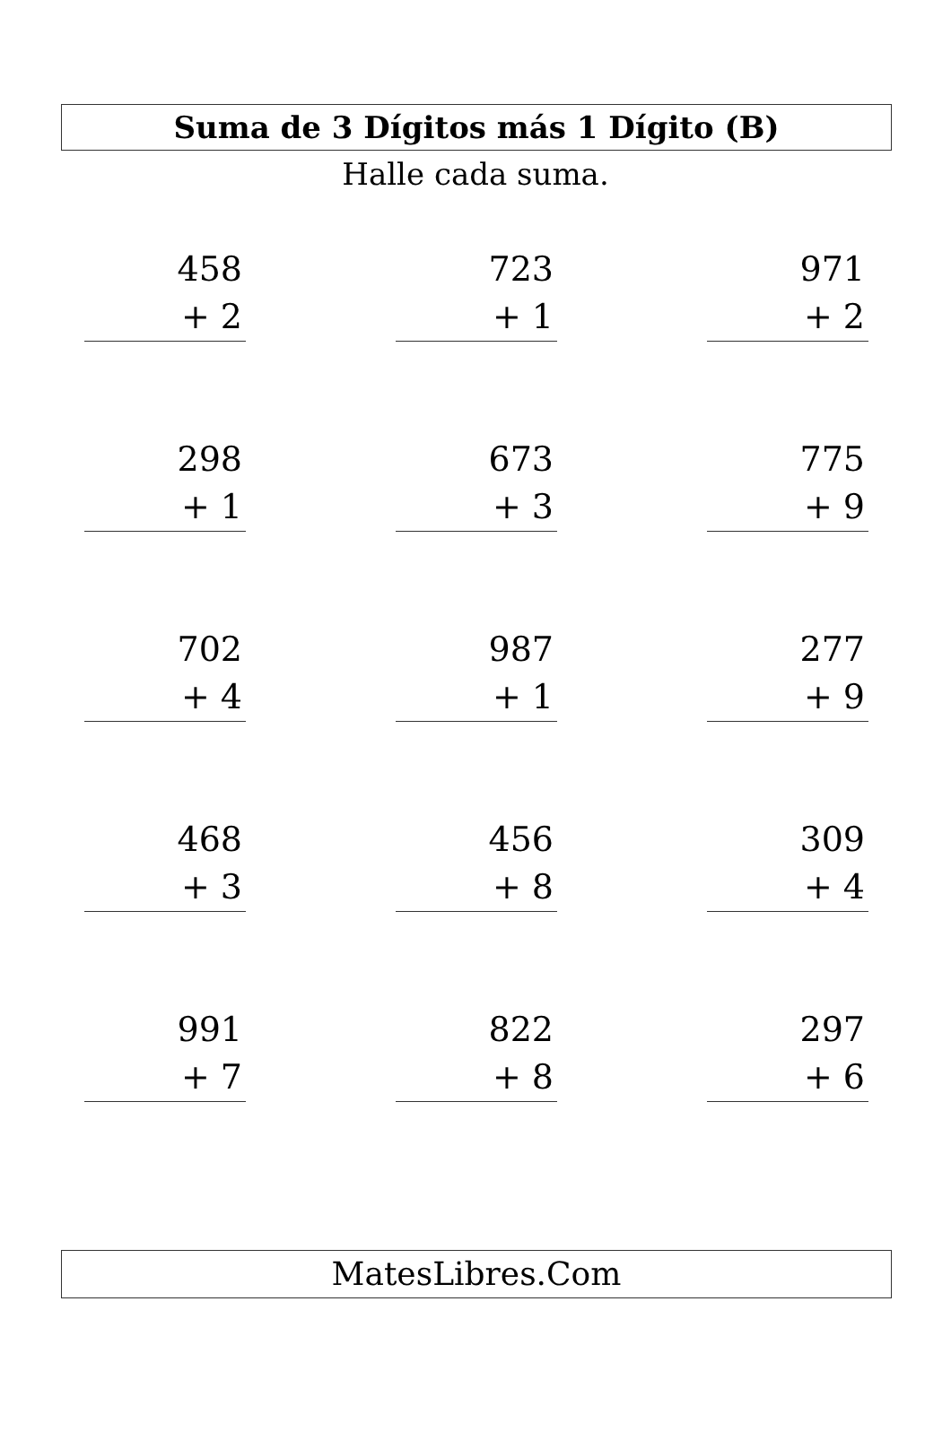Suma de 3 Dígitos más 1 Dígito (B)
Halle cada suma.
458
+ 2
723
+ 1
971
+ 2
298
+ 1
673
+ 3
775
+ 9
702
+ 4
987
+ 1
277
+ 9
468
+ 3
456
+ 8
309
+ 4
991
+ 7
822
+ 8
297
+ 6
MatesLibres.Com